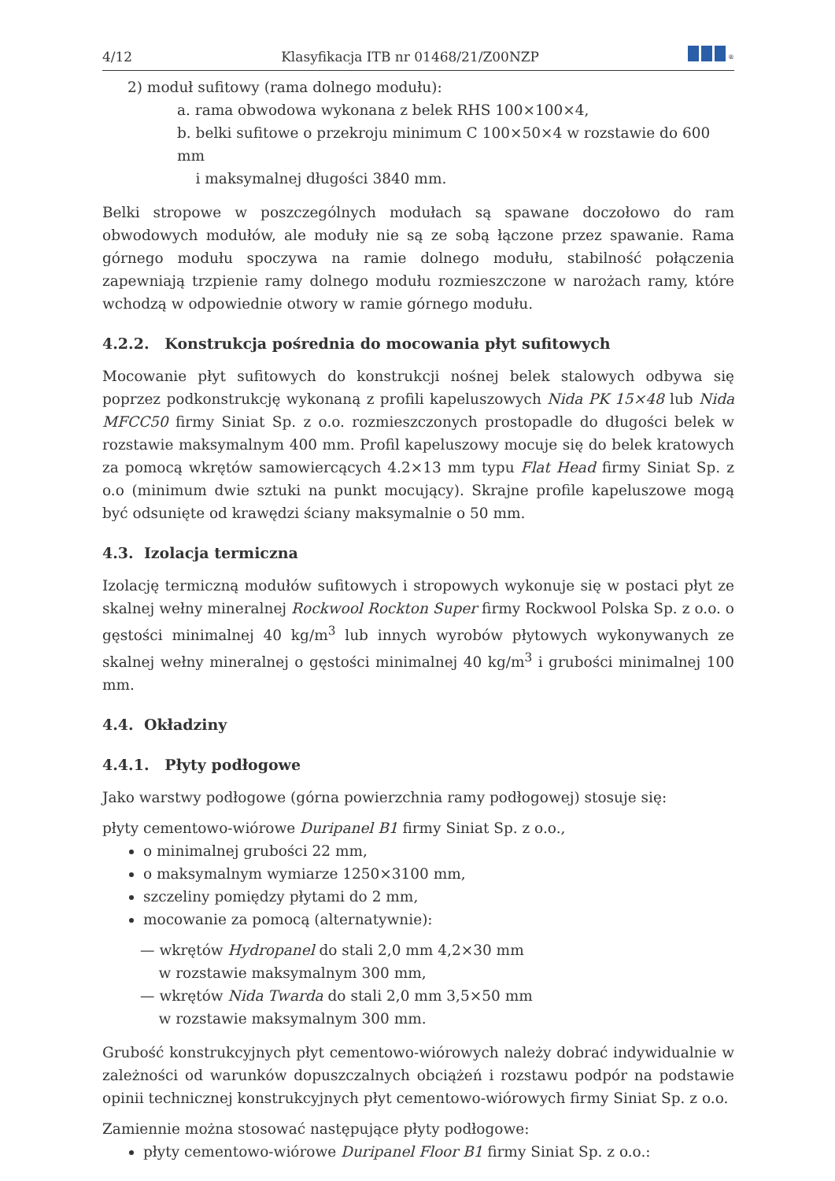4/12 Klasyfikacja ITB nr 01468/21/Z00NZP<sup>®</sup>
2) moduł sufitowy (rama dolnego modułu):
a. rama obwodowa wykonana z belek RHS 100×100×4,
b. belki sufitowe o przekroju minimum C 100×50×4 w rozstawie do 600 mm
i maksymalnej długości 3840 mm.
Belki stropowe w poszczególnych modułach są spawane doczołowo do ram obwodowych modułów, ale moduły nie są ze sobą łączone przez spawanie. Rama górnego modułu spoczywa na ramie dolnego modułu, stabilność połączenia zapewniają trzpienie ramy dolnego modułu rozmieszczone w narożach ramy, które wchodzą w odpowiednie otwory w ramie górnego modułu.
4.2.2. Konstrukcja pośrednia do mocowania płyt sufitowych
Mocowanie płyt sufitowych do konstrukcji nośnej belek stalowych odbywa się poprzez podkonstrukcję wykonaną z profili kapeluszowych Nida PK 15×48 lub Nida MFCC50 firmy Siniat Sp. z o.o. rozmieszczonych prostopadle do długości belek w rozstawie maksymalnym 400 mm. Profil kapeluszowy mocuje się do belek kratowych za pomocą wkrętów samowiercących 4.2×13 mm typu Flat Head firmy Siniat Sp. z o.o (minimum dwie sztuki na punkt mocujący). Skrajne profile kapeluszowe mogą być odsunięte od krawędzi ściany maksymalnie o 50 mm.
4.3. Izolacja termiczna
Izolację termiczną modułów sufitowych i stropowych wykonuje się w postaci płyt ze skalnej wełny mineralnej Rockwool Rockton Super firmy Rockwool Polska Sp. z o.o. o gęstości minimalnej 40 kg/m<sup>3</sup> lub innych wyrobów płytowych wykonywanych ze skalnej wełny mineralnej o gęstości minimalnej 40 kg/m<sup>3</sup> i grubości minimalnej 100 mm.
4.4. Okładziny
4.4.1. Płyty podłogowe
Jako warstwy podłogowe (górna powierzchnia ramy podłogowej) stosuje się:
płyty cementowo-wiórowe Duripanel B1 firmy Siniat Sp. z o.o.,
o minimalnej grubości 22 mm,
o maksymalnym wymiarze 1250×3100 mm,
szczeliny pomiędzy płytami do 2 mm,
mocowanie za pomocą (alternatywnie):
— wkrętów Hydropanel do stali 2,0 mm 4,2×30 mm
w rozstawie maksymalnym 300 mm,
— wkrętów Nida Twarda do stali 2,0 mm 3,5×50 mm
w rozstawie maksymalnym 300 mm.
Grubość konstrukcyjnych płyt cementowo-wiórowych należy dobrać indywidualnie w zależności od warunków dopuszczalnych obciążeń i rozstawu podpór na podstawie opinii technicznej konstrukcyjnych płyt cementowo-wiórowych firmy Siniat Sp. z o.o.
Zamiennie można stosować następujące płyty podłogowe:
płyty cementowo-wiórowe Duripanel Floor B1 firmy Siniat Sp. z o.o.: